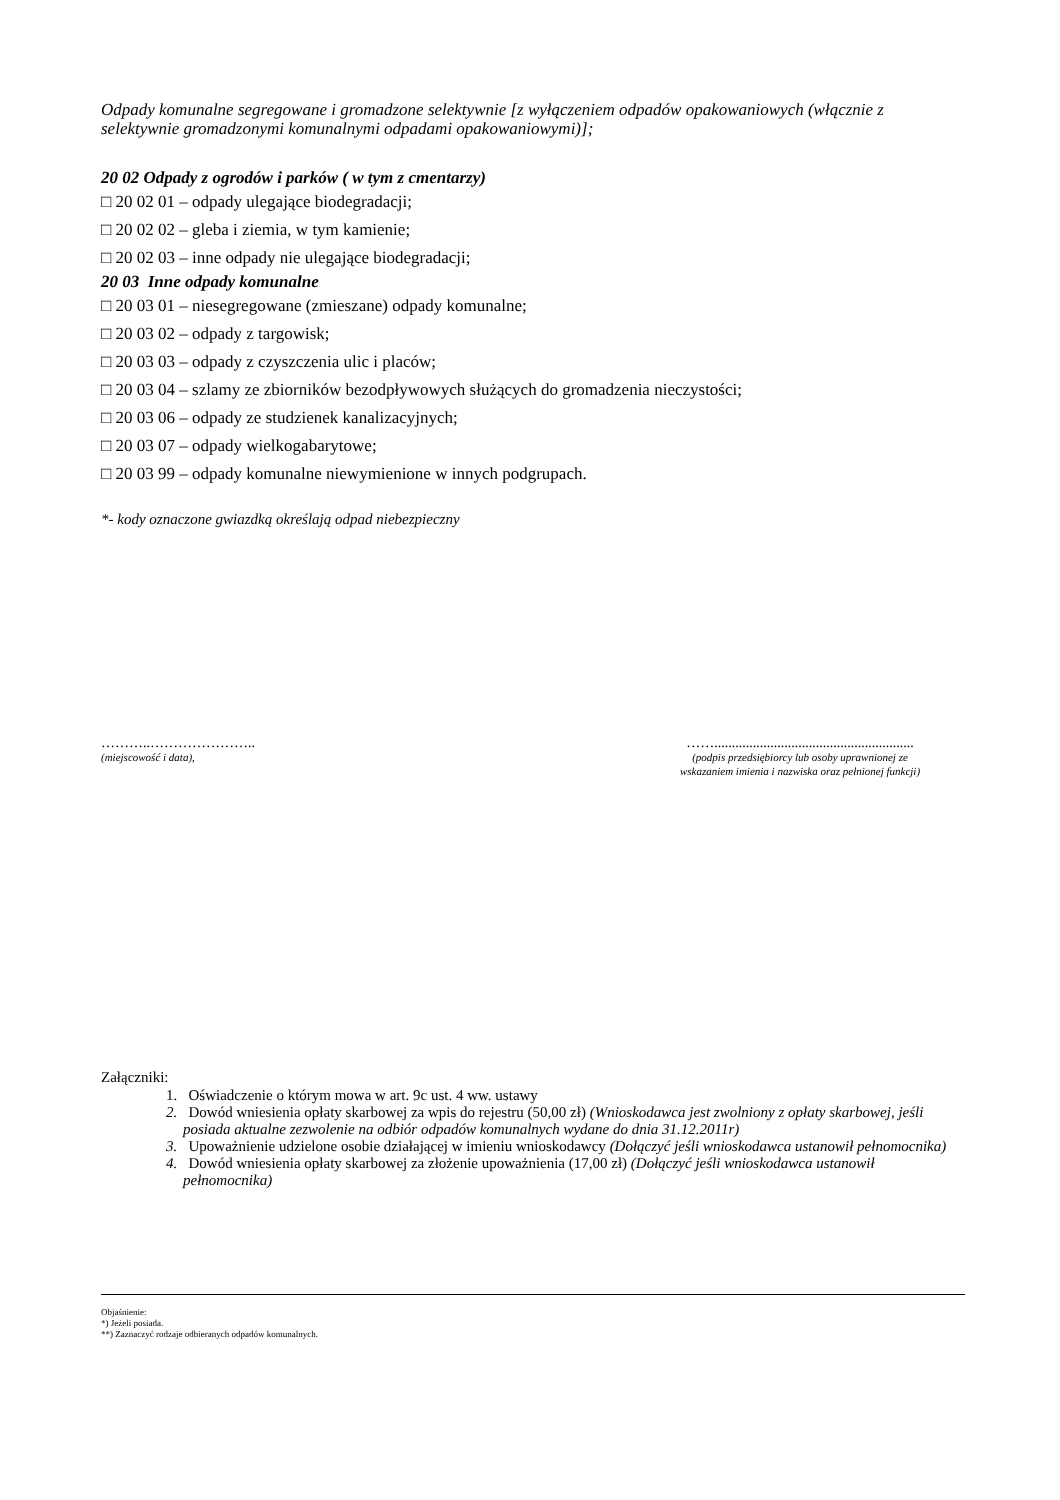Odpady komunalne segregowane i gromadzone selektywnie [z wyłączeniem odpadów opakowaniowych (włącznie z selektywnie gromadzonymi komunalnymi odpadami opakowaniowymi)];
20 02 Odpady z ogrodów i parków ( w tym z cmentarzy)
□ 20 02 01 – odpady ulegające biodegradacji;
□ 20 02 02 – gleba i ziemia, w tym kamienie;
□ 20 02 03 – inne odpady nie ulegające biodegradacji;
20 03 Inne odpady komunalne
□ 20 03 01 – niesegregowane (zmieszane) odpady komunalne;
□ 20 03 02 – odpady z targowisk;
□ 20 03 03 – odpady z czyszczenia ulic i placów;
□ 20 03 04 – szlamy ze zbiorników bezodpływowych służących do gromadzenia nieczystości;
□ 20 03 06 – odpady ze studzienek kanalizacyjnych;
□ 20 03 07 – odpady wielkogabarytowe;
□ 20 03 99 – odpady komunalne niewymienione w innych podgrupach.
*- kody oznaczone gwiazdką określają odpad niebezpieczny
………..…………………..
(miejscowość i data),
…….........................................................
(podpis przedsiębiorcy lub osoby uprawnionej ze
wskazaniem imienia i nazwiska oraz pełnionej funkcji)
Załączniki:
1. Oświadczenie o którym mowa w art. 9c ust. 4 ww. ustawy
2. Dowód wniesienia opłaty skarbowej za wpis do rejestru (50,00 zł) (Wnioskodawca jest zwolniony z opłaty skarbowej, jeśli posiada aktualne zezwolenie na odbiór odpadów komunalnych wydane do dnia 31.12.2011r)
3. Upoważnienie udzielone osobie działającej w imieniu wnioskodawcy (Dołączyć jeśli wnioskodawca ustanowił pełnomocnika)
4. Dowód wniesienia opłaty skarbowej za złożenie upoważnienia (17,00 zł) (Dołączyć jeśli wnioskodawca ustanowił pełnomocnika)
Objaśnienie:
*) Jeżeli posiada.
**) Zaznaczyć rodzaje odbieranych odpadów komunalnych.